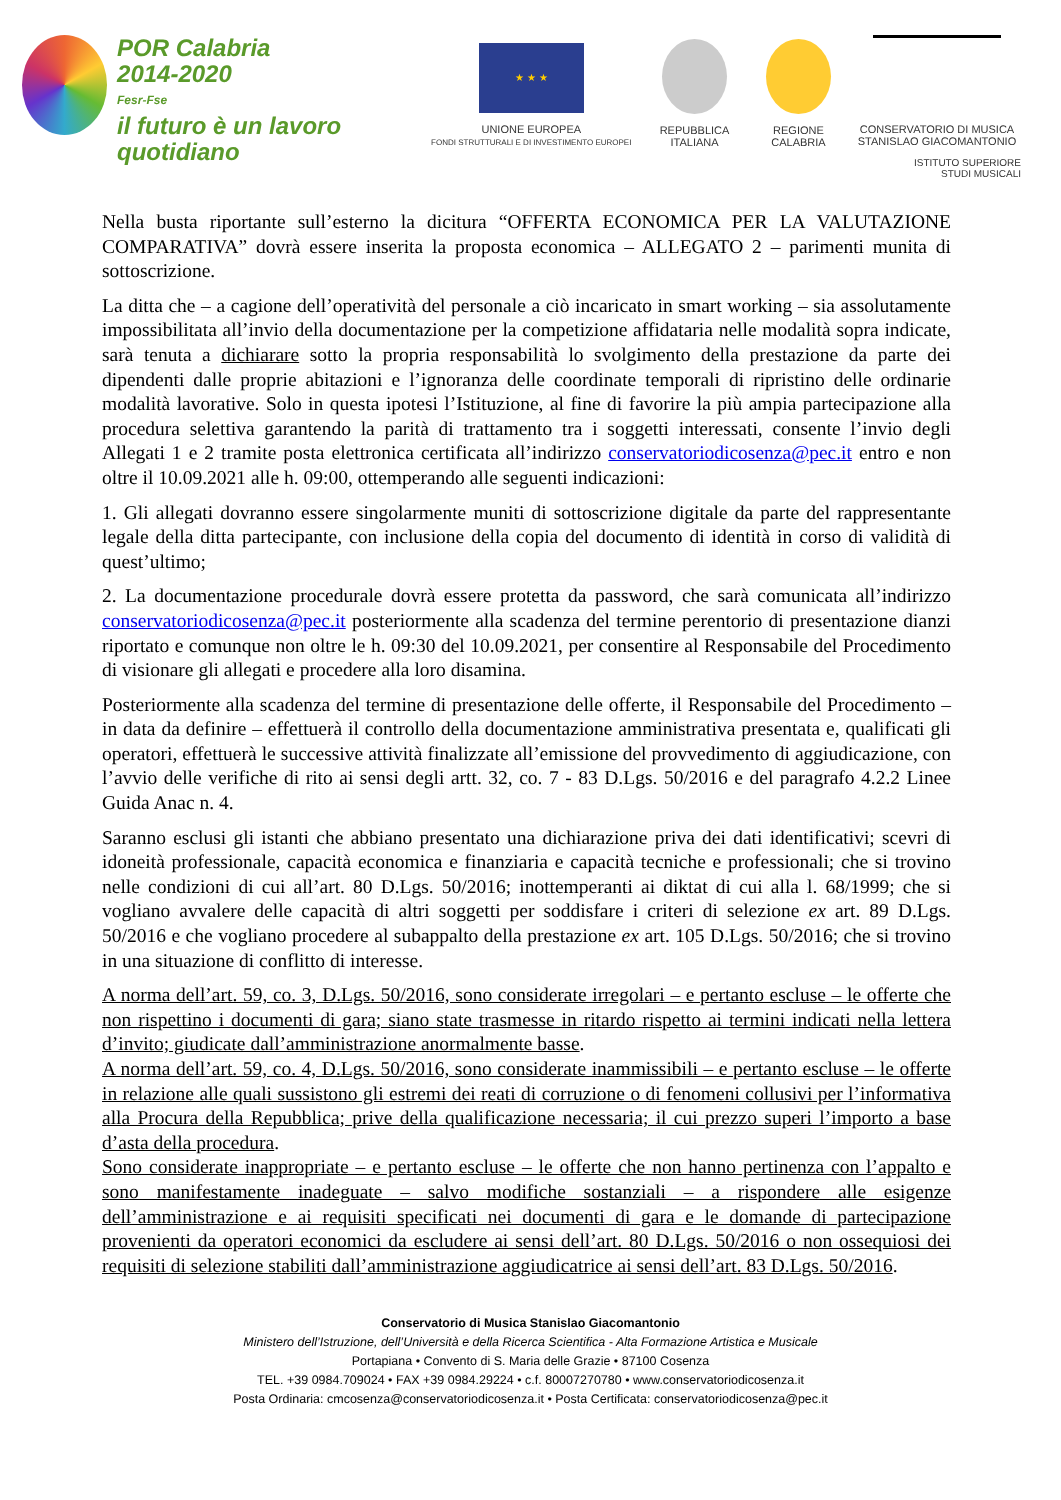POR Calabria
2014-2020
Fesr-Fse
il futuro è un lavoro quotidiano
★ ★ ★
UNIONE EUROPEA
FONDI STRUTTURALI E DI INVESTIMENTO EUROPEI
REPUBBLICA
ITALIANA
REGIONE
CALABRIA
CONSERVATORIO DI MUSICA
STANISLAO GIACOMANTONIO
ISTITUTO SUPERIORE
STUDI MUSICALI
Nella busta riportante sull’esterno la dicitura “OFFERTA ECONOMICA PER LA VALUTAZIONE COMPARATIVA” dovrà essere inserita la proposta economica – ALLEGATO 2 – parimenti munita di sottoscrizione.
La ditta che – a cagione dell’operatività del personale a ciò incaricato in smart working – sia assolutamente impossibilitata all’invio della documentazione per la competizione affidataria nelle modalità sopra indicate, sarà tenuta a dichiarare sotto la propria responsabilità lo svolgimento della prestazione da parte dei dipendenti dalle proprie abitazioni e l’ignoranza delle coordinate temporali di ripristino delle ordinarie modalità lavorative. Solo in questa ipotesi l’Istituzione, al fine di favorire la più ampia partecipazione alla procedura selettiva garantendo la parità di trattamento tra i soggetti interessati, consente l’invio degli Allegati 1 e 2 tramite posta elettronica certificata all’indirizzo conservatoriodicosenza@pec.it entro e non oltre il 10.09.2021 alle h. 09:00, ottemperando alle seguenti indicazioni:
1. Gli allegati dovranno essere singolarmente muniti di sottoscrizione digitale da parte del rappresentante legale della ditta partecipante, con inclusione della copia del documento di identità in corso di validità di quest’ultimo;
2. La documentazione procedurale dovrà essere protetta da password, che sarà comunicata all’indirizzo conservatoriodicosenza@pec.it posteriormente alla scadenza del termine perentorio di presentazione dianzi riportato e comunque non oltre le h. 09:30 del 10.09.2021, per consentire al Responsabile del Procedimento di visionare gli allegati e procedere alla loro disamina.
Posteriormente alla scadenza del termine di presentazione delle offerte, il Responsabile del Procedimento – in data da definire – effettuerà il controllo della documentazione amministrativa presentata e, qualificati gli operatori, effettuerà le successive attività finalizzate all’emissione del provvedimento di aggiudicazione, con l’avvio delle verifiche di rito ai sensi degli artt. 32, co. 7 - 83 D.Lgs. 50/2016 e del paragrafo 4.2.2 Linee Guida Anac n. 4.
Saranno esclusi gli istanti che abbiano presentato una dichiarazione priva dei dati identificativi; scevri di idoneità professionale, capacità economica e finanziaria e capacità tecniche e professionali; che si trovino nelle condizioni di cui all’art. 80 D.Lgs. 50/2016; inottemperanti ai diktat di cui alla l. 68/1999; che si vogliano avvalere delle capacità di altri soggetti per soddisfare i criteri di selezione ex art. 89 D.Lgs. 50/2016 e che vogliano procedere al subappalto della prestazione ex art. 105 D.Lgs. 50/2016; che si trovino in una situazione di conflitto di interesse.
A norma dell’art. 59, co. 3, D.Lgs. 50/2016, sono considerate irregolari – e pertanto escluse – le offerte che non rispettino i documenti di gara; siano state trasmesse in ritardo rispetto ai termini indicati nella lettera d’invito; giudicate dall’amministrazione anormalmente basse.
A norma dell’art. 59, co. 4, D.Lgs. 50/2016, sono considerate inammissibili – e pertanto escluse – le offerte in relazione alle quali sussistono gli estremi dei reati di corruzione o di fenomeni collusivi per l’informativa alla Procura della Repubblica; prive della qualificazione necessaria; il cui prezzo superi l’importo a base d’asta della procedura.
Sono considerate inappropriate – e pertanto escluse – le offerte che non hanno pertinenza con l’appalto e sono manifestamente inadeguate – salvo modifiche sostanziali – a rispondere alle esigenze dell’amministrazione e ai requisiti specificati nei documenti di gara e le domande di partecipazione provenienti da operatori economici da escludere ai sensi dell’art. 80 D.Lgs. 50/2016 o non ossequiosi dei requisiti di selezione stabiliti dall’amministrazione aggiudicatrice ai sensi dell’art. 83 D.Lgs. 50/2016.
Conservatorio di Musica Stanislao Giacomantonio
Ministero dell’Istruzione, dell’Università e della Ricerca Scientifica - Alta Formazione Artistica e Musicale
Portapiana • Convento di S. Maria delle Grazie • 87100 Cosenza
TEL. +39 0984.709024 • FAX +39 0984.29224 • c.f. 80007270780 • www.conservatoriodicosenza.it
Posta Ordinaria: cmcosenza@conservatoriodicosenza.it • Posta Certificata: conservatoriodicosenza@pec.it